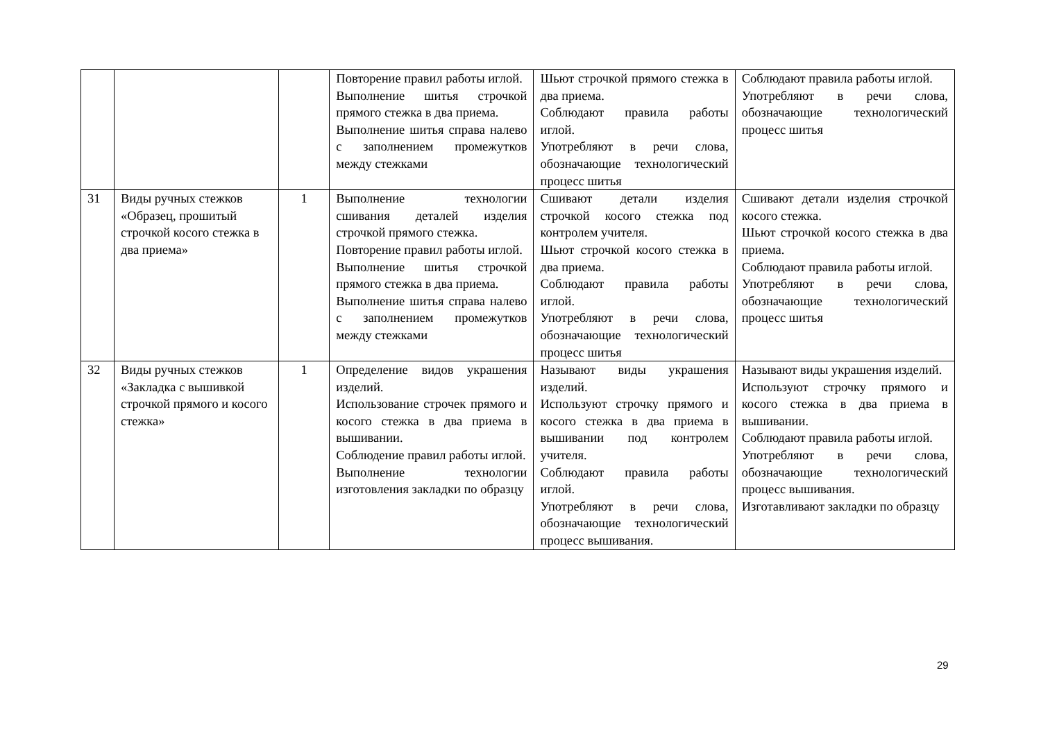| | | | Повторение правил работы иглой. Выполнение шитья строчкой прямого стежка в два приема. Выполнение шитья справа налево с заполнением промежутков между стежками | Шьют строчкой прямого стежка в два приема. Соблюдают правила работы иглой. Употребляют в речи слова, обозначающие технологический процесс шитья | Соблюдают правила работы иглой. Употребляют в речи слова, обозначающие технологический процесс шитья |
| 31 | Виды ручных стежков «Образец, прошитый строчкой косого стежка в два приема» | 1 | Выполнение технологии сшивания деталей изделия строчкой прямого стежка. Повторение правил работы иглой. Выполнение шитья строчкой прямого стежка в два приема. Выполнение шитья справа налево с заполнением промежутков между стежками | Сшивают детали изделия строчкой косого стежка под контролем учителя. Шьют строчкой косого стежка в два приема. Соблюдают правила работы иглой. Употребляют в речи слова, обозначающие технологический процесс шитья | Сшивают детали изделия строчкой косого стежка. Шьют строчкой косого стежка в два приема. Соблюдают правила работы иглой. Употребляют в речи слова, обозначающие технологический процесс шитья |
| 32 | Виды ручных стежков «Закладка с вышивкой строчкой прямого и косого стежка» | 1 | Определение видов украшения изделий. Использование строчек прямого и косого стежка в два приема в вышивании. Соблюдение правил работы иглой. Выполнение технологии изготовления закладки по образцу | Называют виды украшения изделий. Используют строчку прямого и косого стежка в два приема в вышивании под контролем учителя. Соблюдают правила работы иглой. Употребляют в речи слова, обозначающие технологический процесс вышивания. | Называют виды украшения изделий. Используют строчку прямого и косого стежка в два приема в вышивании. Соблюдают правила работы иглой. Употребляют в речи слова, обозначающие технологический процесс вышивания. Изготавливают закладки по образцу |
29